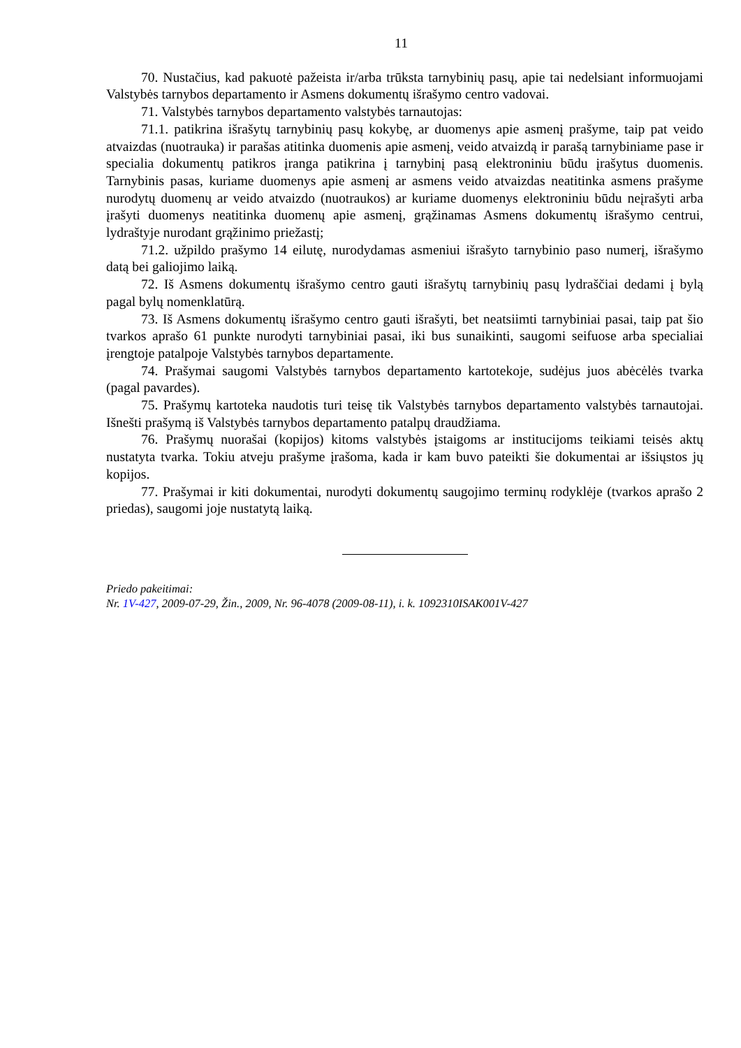11
70. Nustačius, kad pakuotė pažeista ir/arba trūksta tarnybinių pasų, apie tai nedelsiant informuojami Valstybės tarnybos departamento ir Asmens dokumentų išrašymo centro vadovai.
71. Valstybės tarnybos departamento valstybės tarnautojas:
71.1. patikrina išrašytų tarnybinių pasų kokybę, ar duomenys apie asmenį prašyme, taip pat veido atvaizdas (nuotrauka) ir parašas atitinka duomenis apie asmenį, veido atvaizdą ir parašą tarnybiniame pase ir specialia dokumentų patikros įranga patikrina į tarnybinį pasą elektroniniu būdu įrašytus duomenis. Tarnybinis pasas, kuriame duomenys apie asmenį ar asmens veido atvaizdas neatitinka asmens prašyme nurodytų duomenų ar veido atvaizdo (nuotraukos) ar kuriame duomenys elektroniniu būdu neįrašyti arba įrašyti duomenys neatitinka duomenų apie asmenį, grąžinamas Asmens dokumentų išrašymo centrui, lydraštyje nurodant grąžinimo priežastį;
71.2. užpildo prašymo 14 eilutę, nurodydamas asmeniui išrašyto tarnybinio paso numerį, išrašymo datą bei galiojimo laiką.
72. Iš Asmens dokumentų išrašymo centro gauti išrašytų tarnybinių pasų lydraščiai dedami į bylą pagal bylų nomenklatūrą.
73. Iš Asmens dokumentų išrašymo centro gauti išrašyti, bet neatsiimti tarnybiniai pasai, taip pat šio tvarkos aprašo 61 punkte nurodyti tarnybiniai pasai, iki bus sunaikinti, saugomi seifuose arba specialiai įrengtoje patalpoje Valstybės tarnybos departamente.
74. Prašymai saugomi Valstybės tarnybos departamento kartotekoje, sudėjus juos abėcėlės tvarka (pagal pavardes).
75. Prašymų kartoteka naudotis turi teisę tik Valstybės tarnybos departamento valstybės tarnautojai. Išnešti prašymą iš Valstybės tarnybos departamento patalpų draudžiama.
76. Prašymų nuorašai (kopijos) kitoms valstybės įstaigoms ar institucijoms teikiami teisės aktų nustatyta tvarka. Tokiu atveju prašyme įrašoma, kada ir kam buvo pateikti šie dokumentai ar išsiųstos jų kopijos.
77. Prašymai ir kiti dokumentai, nurodyti dokumentų saugojimo terminų rodyklėje (tvarkos aprašo 2 priedas), saugomi joje nustatytą laiką.
Priedo pakeitimai:
Nr. 1V-427, 2009-07-29, Žin., 2009, Nr. 96-4078 (2009-08-11), i. k. 1092310ISAK001V-427